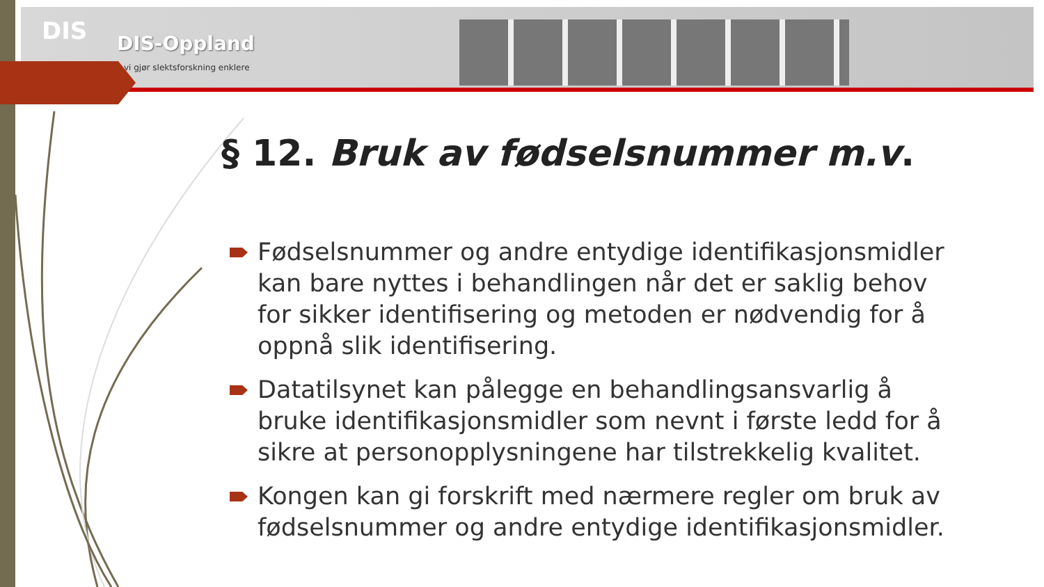DIS DIS-Oppland
vi gjør slektsforskning enklere
§ 12. Bruk av fødselsnummer m.v.
Fødselsnummer og andre entydige identifikasjonsmidler kan bare nyttes i behandlingen når det er saklig behov for sikker identifisering og metoden er nødvendig for å oppnå slik identifisering.
Datatilsynet kan pålegge en behandlingsansvarlig å bruke identifikasjonsmidler som nevnt i første ledd for å sikre at personopplysningene har tilstrekkelig kvalitet.
Kongen kan gi forskrift med nærmere regler om bruk av fødselsnummer og andre entydige identifikasjonsmidler.